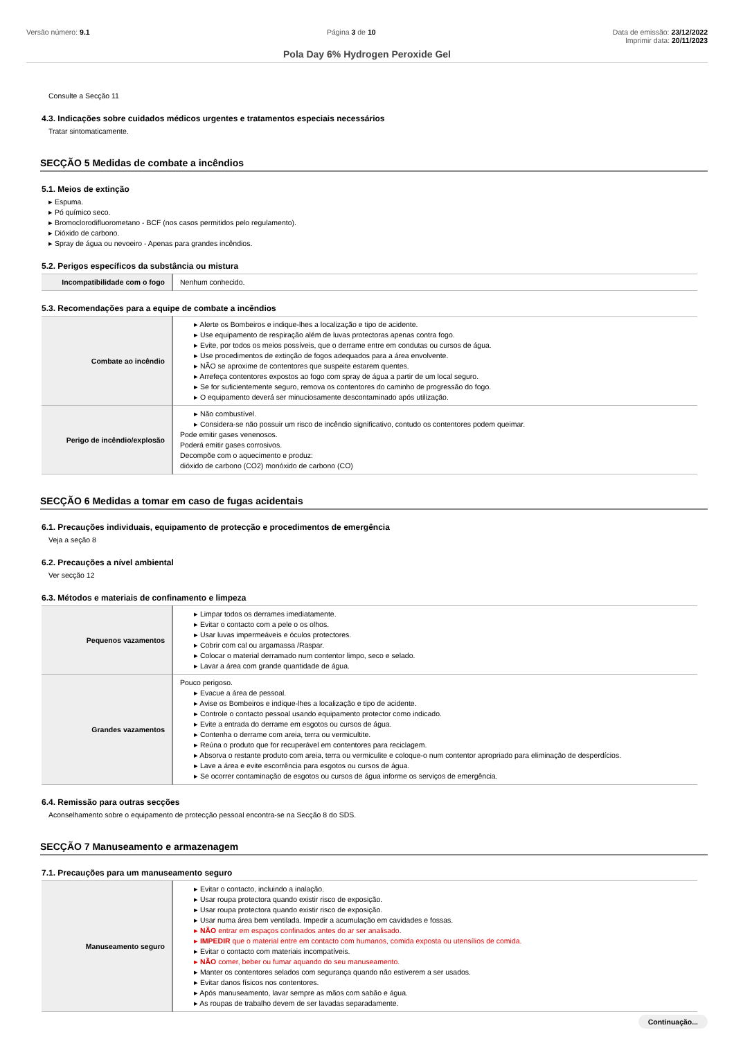Versão número: 9.1 Página 3 de 10 Data de emissão: 23/12/2022
Imprimir data: 20/11/2023
Pola Day 6% Hydrogen Peroxide Gel
Consulte a Secção 11
4.3. Indicações sobre cuidados médicos urgentes e tratamentos especiais necessários
Tratar sintomaticamente.
SECÇÃO 5 Medidas de combate a incêndios
5.1. Meios de extinção
▸ Espuma.
▸ Pó químico seco.
▸ Bromoclorodifluorometano - BCF (nos casos permitidos pelo regulamento).
▸ Dióxido de carbono.
▸ Spray de água ou nevoeiro - Apenas para grandes incêndios.
5.2. Perigos específicos da substância ou mistura
| Incompatibilidade com o fogo | Nenhum conhecido. |
5.3. Recomendações para a equipe de combate a incêndios
| Combate ao incêndio | ▸ Alerte os Bombeiros e indique-lhes a localização e tipo de acidente. ▸ Use equipamento de respiração além de luvas protectoras apenas contra fogo. ▸ Evite, por todos os meios possíveis, que o derrame entre em condutas ou cursos de água. ▸ Use procedimentos de extinção de fogos adequados para a área envolvente. ▸ NÃO se aproxime de contentores que suspeite estarem quentes. ▸ Arrefeça contentores expostos ao fogo com spray de água a partir de um local seguro. ▸ Se for suficientemente seguro, remova os contentores do caminho de progressão do fogo. ▸ O equipamento deverá ser minuciosamente descontaminado após utilização. |
| Perigo de incêndio/explosão | ▸ Não combustível. ▸ Considera-se não possuir um risco de incêndio significativo, contudo os contentores podem queimar. Pode emitir gases venenosos. Poderá emitir gases corrosivos. Decompõe com o aquecimento e produz: dióxido de carbono (CO2) monóxido de carbono (CO) |
SECÇÃO 6 Medidas a tomar em caso de fugas acidentais
6.1. Precauções individuais, equipamento de protecção e procedimentos de emergência
Veja a seção 8
6.2. Precauções a nível ambiental
Ver secção 12
6.3. Métodos e materiais de confinamento e limpeza
| Pequenos vazamentos | ▸ Limpar todos os derrames imediatamente. ▸ Evitar o contacto com a pele o os olhos. ▸ Usar luvas impermeáveis e óculos protectores. ▸ Cobrir com cal ou argamassa /Raspar. ▸ Colocar o material derramado num contentor limpo, seco e selado. ▸ Lavar a área com grande quantidade de água. |
| Grandes vazamentos | Pouco perigoso. ▸ Evacue a área de pessoal. ▸ Avise os Bombeiros e indique-lhes a localização e tipo de acidente. ▸ Controle o contacto pessoal usando equipamento protector como indicado. ▸ Evite a entrada do derrame em esgotos ou cursos de água. ▸ Contenha o derrame com areia, terra ou vermicultite. ▸ Reúna o produto que for recuperável em contentores para reciclagem. ▸ Absorva o restante produto com areia, terra ou vermiculite e coloque-o num contentor apropriado para eliminação de desperdícios. ▸ Lave a área e evite escorrência para esgotos ou cursos de água. ▸ Se ocorrer contaminação de esgotos ou cursos de água informe os serviços de emergência. |
6.4. Remissão para outras secções
Aconselhamento sobre o equipamento de protecção pessoal encontra-se na Secção 8 do SDS.
SECÇÃO 7 Manuseamento e armazenagem
7.1. Precauções para um manuseamento seguro
| Manuseamento seguro | ▸ Evitar o contacto, incluindo a inalação. ▸ Usar roupa protectora quando existir risco de exposição. ▸ Usar roupa protectora quando existir risco de exposição. ▸ Usar numa área bem ventilada. Impedir a acumulação em cavidades e fossas. ▸ NÃO entrar em espaços confinados antes do ar ser analisado. ▸ IMPEDIR que o material entre em contacto com humanos, comida exposta ou utensílios de comida. ▸ Evitar o contacto com materiais incompatíveis. ▸ NÃO comer, beber ou fumar aquando do seu manuseamento. ▸ Manter os contentores selados com segurança quando não estiverem a ser usados. ▸ Evitar danos físicos nos contentores. ▸ Após manuseamento, lavar sempre as mãos com sabão e água. ▸ As roupas de trabalho devem de ser lavadas separadamente. |
Continuação...